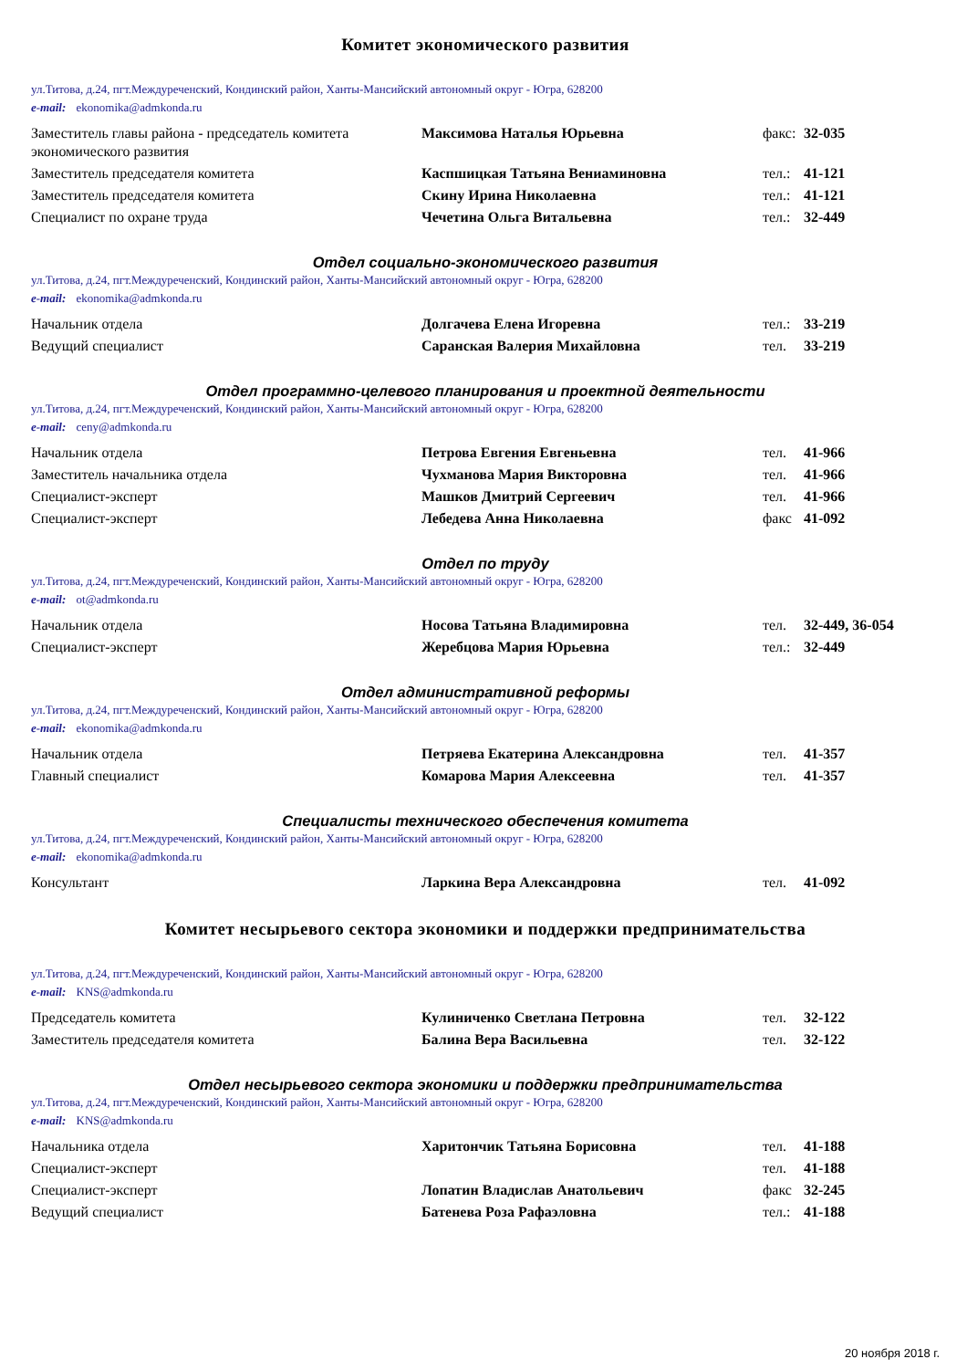Комитет экономического развития
ул.Титова, д.24, пгт.Междуреченский, Кондинский район, Ханты-Мансийский автономный округ - Югра, 628200
e-mail: ekonomika@admkonda.ru
| Заместитель главы района - председатель комитета экономического развития | Максимова Наталья Юрьевна | факс: | 32-035 |
| Заместитель председателя комитета | Каспшицкая Татьяна Вениаминовна | тел.: | 41-121 |
| Заместитель председателя комитета | Скину Ирина Николаевна | тел.: | 41-121 |
| Специалист по охране труда | Чечетина Ольга Витальевна | тел.: | 32-449 |
Отдел социально-экономического развития
ул.Титова, д.24, пгт.Междуреченский, Кондинский район, Ханты-Мансийский автономный округ - Югра, 628200
e-mail: ekonomika@admkonda.ru
| Начальник отдела | Долгачева Елена Игоревна | тел.: | 33-219 |
| Ведущий специалист | Саранская Валерия Михайловна | тел. | 33-219 |
Отдел программно-целевого планирования и проектной деятельности
ул.Титова, д.24, пгт.Междуреченский, Кондинский район, Ханты-Мансийский автономный округ - Югра, 628200
e-mail: ceny@admkonda.ru
| Начальник отдела | Петрова Евгения Евгеньевна | тел. | 41-966 |
| Заместитель начальника отдела | Чухманова Мария Викторовна | тел. | 41-966 |
| Специалист-эксперт | Машков Дмитрий Сергеевич | тел. | 41-966 |
| Специалист-эксперт | Лебедева Анна Николаевна | факс | 41-092 |
Отдел по труду
ул.Титова, д.24, пгт.Междуреченский, Кондинский район, Ханты-Мансийский автономный округ - Югра, 628200
e-mail: ot@admkonda.ru
| Начальник отдела | Носова Татьяна Владимировна | тел. | 32-449, 36-054 |
| Специалист-эксперт | Жеребцова Мария Юрьевна | тел.: | 32-449 |
Отдел административной реформы
ул.Титова, д.24, пгт.Междуреченский, Кондинский район, Ханты-Мансийский автономный округ - Югра, 628200
e-mail: ekonomika@admkonda.ru
| Начальник отдела | Петряева Екатерина Александровна | тел. | 41-357 |
| Главный специалист | Комарова Мария Алексеевна | тел. | 41-357 |
Специалисты технического обеспечения комитета
ул.Титова, д.24, пгт.Междуреченский, Кондинский район, Ханты-Мансийский автономный округ - Югра, 628200
e-mail: ekonomika@admkonda.ru
| Консультант | Ларкина Вера Александровна | тел. | 41-092 |
Комитет несырьевого сектора экономики и поддержки предпринимательства
ул.Титова, д.24, пгт.Междуреченский, Кондинский район, Ханты-Мансийский автономный округ - Югра, 628200
e-mail: KNS@admkonda.ru
| Председатель комитета | Кулиниченко Светлана Петровна | тел. | 32-122 |
| Заместитель председателя комитета | Балина Вера Васильевна | тел. | 32-122 |
Отдел несырьевого сектора экономики и поддержки предпринимательства
ул.Титова, д.24, пгт.Междуреченский, Кондинский район, Ханты-Мансийский автономный округ - Югра, 628200
e-mail: KNS@admkonda.ru
| Начальника отдела | Харитончик Татьяна Борисовна | тел. | 41-188 |
| Специалист-эксперт | | тел. | 41-188 |
| Специалист-эксперт | Лопатин Владислав Анатольевич | факс | 32-245 |
| Ведущий специалист | Батенева Роза Рафаэловна | тел.: | 41-188 |
20 ноября 2018 г.